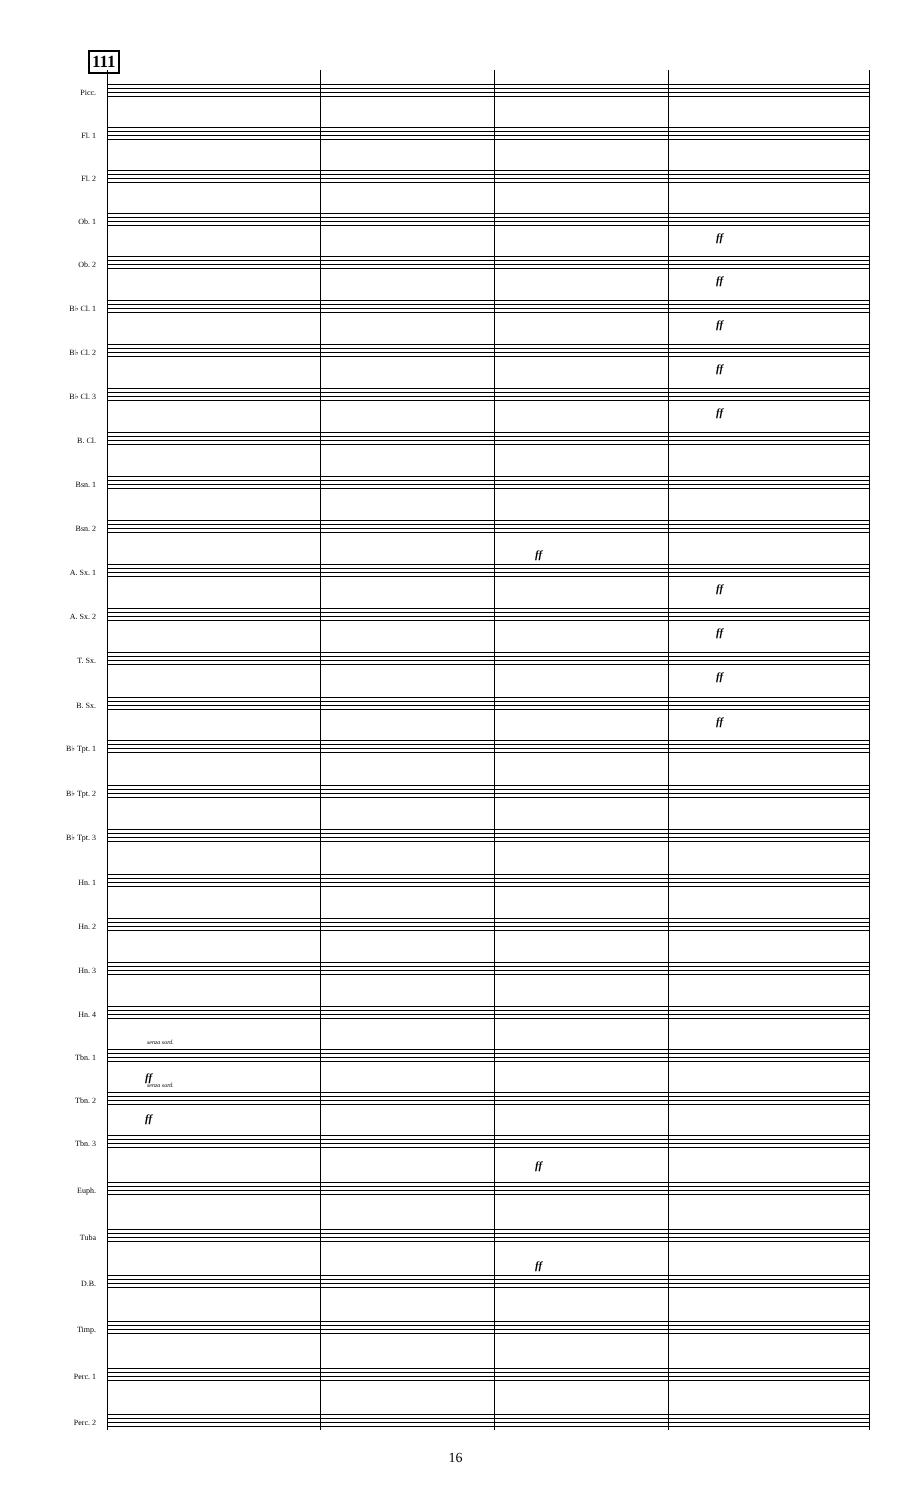111
Picc.
Fl. 1
Fl. 2
Ob. 1
ff
Ob. 2
ff
B♭ Cl. 1
ff
B♭ Cl. 2
ff
B♭ Cl. 3
ff
B. Cl.
Bsn. 1
Bsn. 2
ff
A. Sx. 1
ff
A. Sx. 2
ff
T. Sx.
ff
B. Sx.
ff
B♭ Tpt. 1
B♭ Tpt. 2
B♭ Tpt. 3
Hn. 1
Hn. 2
Hn. 3
Hn. 4
Tbn. 1
senza sord.
ff
Tbn. 2
senza sord.
ff
Tbn. 3
ff
Euph.
Tuba
ff
D.B.
Timp.
Perc. 1
Perc. 2
16